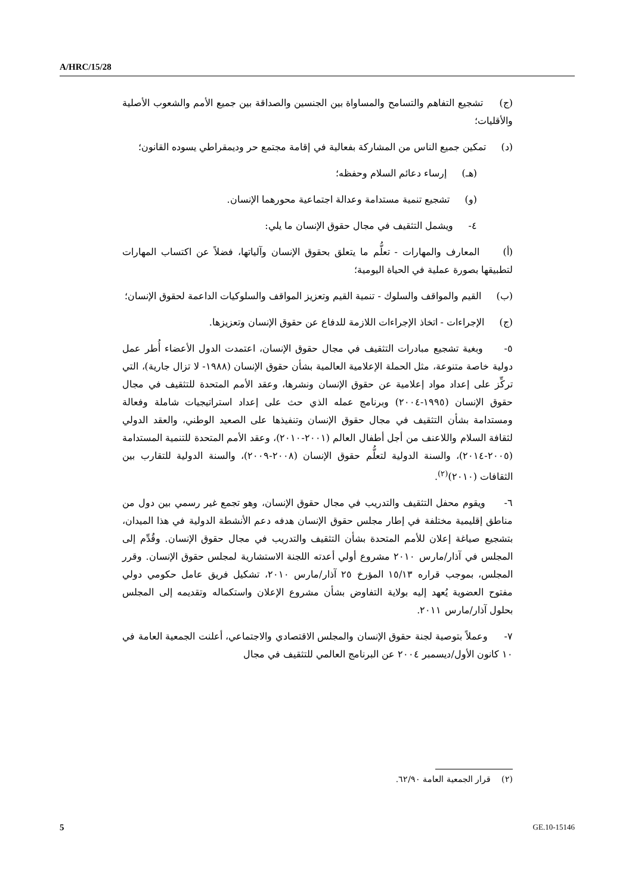A/HRC/15/28
(ج) تشجيع التفاهم والتسامح والمساواة بين الجنسين والصداقة بين جميع الأمم والشعوب الأصلية والأقليات؛
(د) تمكين جميع الناس من المشاركة بفعالية في إقامة مجتمع حر وديمقراطي يسوده القانون؛
(هـ) إرساء دعائم السلام وحفظه؛
(و) تشجيع تنمية مستدامة وعدالة اجتماعية محورهما الإنسان.
٤- ويشمل التثقيف في مجال حقوق الإنسان ما يلي:
(أ) المعارف والمهارات - تعلُّم ما يتعلق بحقوق الإنسان وآلياتها، فضلاً عن اكتساب المهارات لتطبيقها بصورة عملية في الحياة اليومية؛
(ب) القيم والمواقف والسلوك - تنمية القيم وتعزيز المواقف والسلوكيات الداعمة لحقوق الإنسان؛
(ج) الإجراءات - اتخاذ الإجراءات اللازمة للدفاع عن حقوق الإنسان وتعزيزها.
٥- وبغية تشجيع مبادرات التثقيف في مجال حقوق الإنسان، اعتمدت الدول الأعضاء أُطر عمل دولية خاصة متنوعة، مثل الحملة الإعلامية العالمية بشأن حقوق الإنسان (١٩٨٨- لا تزال جارية)، التي تركِّز على إعداد مواد إعلامية عن حقوق الإنسان ونشرها، وعقد الأمم المتحدة للتثقيف في مجال حقوق الإنسان (١٩٩٥-٢٠٠٤) وبرنامج عمله الذي حث على إعداد استراتيجيات شاملة وفعالة ومستدامة بشأن التثقيف في مجال حقوق الإنسان وتنفيذها على الصعيد الوطني، والعقد الدولي لثقافة السلام واللاعنف من أجل أطفال العالم (٢٠٠١-٢٠١٠)، وعقد الأمم المتحدة للتنمية المستدامة (٢٠٠٥-٢٠١٤)، والسنة الدولية لتعلُّم حقوق الإنسان (٢٠٠٨-٢٠٠٩)، والسنة الدولية للتقارب بين الثقافات (٢٠١٠)<sup>(٢)</sup>.
٦- ويقوم محفل التثقيف والتدريب في مجال حقوق الإنسان، وهو تجمع غير رسمي بين دول من مناطق إقليمية مختلفة في إطار مجلس حقوق الإنسان هدفه دعم الأنشطة الدولية في هذا الميدان، بتشجيع صياغة إعلان للأمم المتحدة بشأن التثقيف والتدريب في مجال حقوق الإنسان. وقُدِّم إلى المجلس في آذار/مارس ٢٠١٠ مشروع أولي أعدته اللجنة الاستشارية لمجلس حقوق الإنسان. وقرر المجلس، بموجب قراره ١٥/١٣ المؤرخ ٢٥ آذار/مارس ٢٠١٠، تشكيل فريق عامل حكومي دولي مفتوح العضوية يُعهد إليه بولاية التفاوض بشأن مشروع الإعلان واستكماله وتقديمه إلى المجلس بحلول آذار/مارس ٢٠١١.
٧- وعملاً بتوصية لجنة حقوق الإنسان والمجلس الاقتصادي والاجتماعي، أعلنت الجمعية العامة في ١٠ كانون الأول/ديسمبر ٢٠٠٤ عن البرنامج العالمي للتثقيف في مجال
(٢) قرار الجمعية العامة ٦٢/٩٠.
5 GE.10-15146